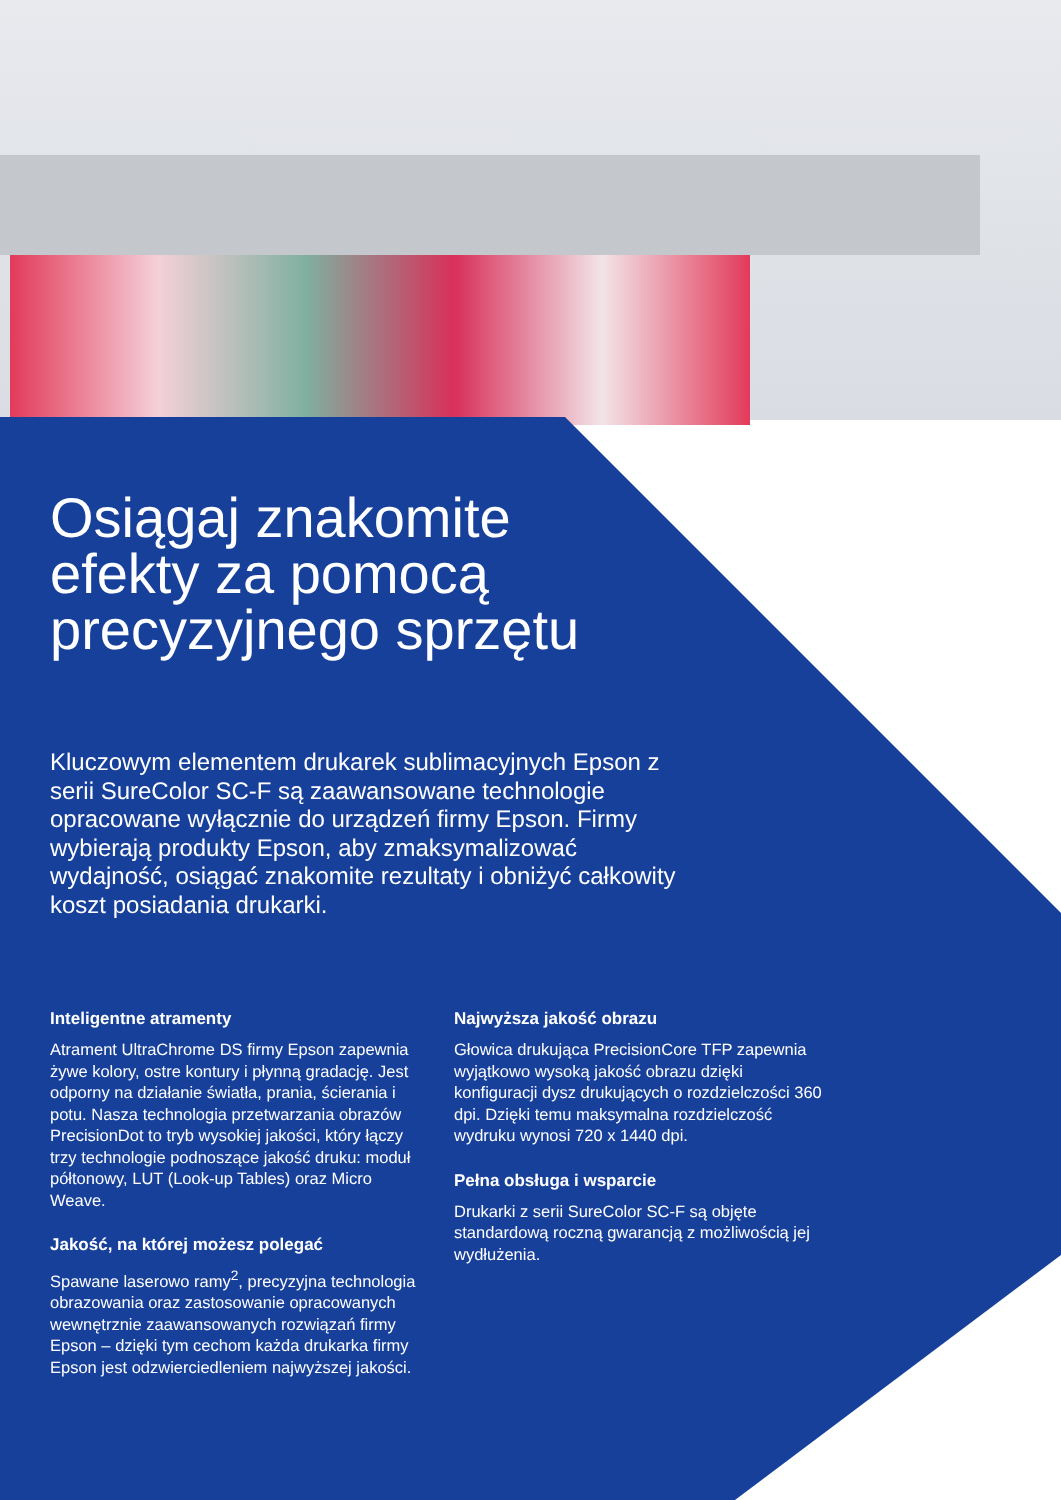Osiągaj znakomite efekty za pomocą precyzyjnego sprzętu
Kluczowym elementem drukarek sublimacyjnych Epson z serii SureColor SC-F są zaawansowane technologie opracowane wyłącznie do urządzeń firmy Epson. Firmy wybierają produkty Epson, aby zmaksymalizować wydajność, osiągać znakomite rezultaty i obniżyć całkowity koszt posiadania drukarki.
Inteligentne atramenty
Atrament UltraChrome DS firmy Epson zapewnia żywe kolory, ostre kontury i płynną gradację. Jest odporny na działanie światła, prania, ścierania i potu. Nasza technologia przetwarzania obrazów PrecisionDot to tryb wysokiej jakości, który łączy trzy technologie podnoszące jakość druku: moduł półtonowy, LUT (Look-up Tables) oraz Micro Weave.
Jakość, na której możesz polegać
Spawane laserowo ramy<sup>2</sup>, precyzyjna technologia obrazowania oraz zastosowanie opracowanych wewnętrznie zaawansowanych rozwiązań firmy Epson – dzięki tym cechom każda drukarka firmy Epson jest odzwierciedleniem najwyższej jakości.
Najwyższa jakość obrazu
Głowica drukująca PrecisionCore TFP zapewnia wyjątkowo wysoką jakość obrazu dzięki konfiguracji dysz drukujących o rozdzielczości 360 dpi. Dzięki temu maksymalna rozdzielczość wydruku wynosi 720 x 1440 dpi.
Pełna obsługa i wsparcie
Drukarki z serii SureColor SC-F są objęte standardową roczną gwarancją z możliwością jej wydłużenia.